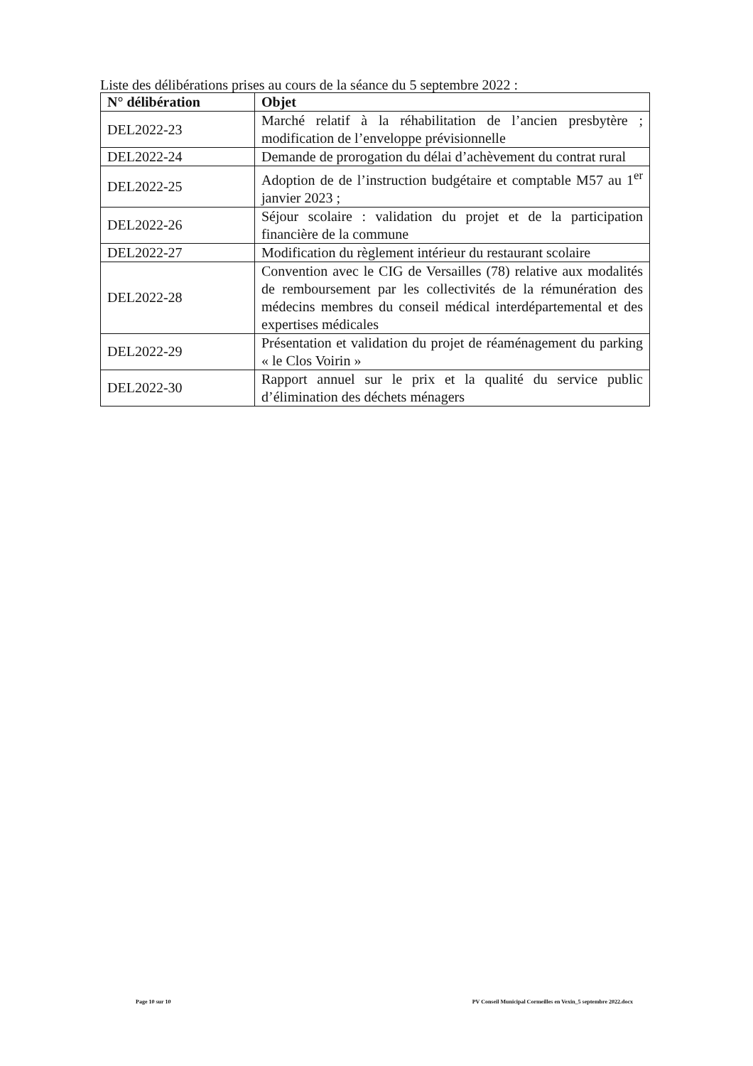Liste des délibérations prises au cours de la séance du 5 septembre 2022 :
| N° délibération | Objet |
| --- | --- |
| DEL2022-23 | Marché relatif à la réhabilitation de l’ancien presbytère ; modification de l’enveloppe prévisionnelle |
| DEL2022-24 | Demande de prorogation du délai d’achèvement du contrat rural |
| DEL2022-25 | Adoption de de l’instruction budgétaire et comptable M57 au 1<sup>er</sup> janvier 2023 ; |
| DEL2022-26 | Séjour scolaire : validation du projet et de la participation financière de la commune |
| DEL2022-27 | Modification du règlement intérieur du restaurant scolaire |
| DEL2022-28 | Convention avec le CIG de Versailles (78) relative aux modalités de remboursement par les collectivités de la rémunération des médecins membres du conseil médical interdépartemental et des expertises médicales |
| DEL2022-29 | Présentation et validation du projet de réaménagement du parking « le Clos Voirin » |
| DEL2022-30 | Rapport annuel sur le prix et la qualité du service public d’élimination des déchets ménagers |
Page 10 sur 10 PV Conseil Municipal Cormeilles en Vexin_5 septembre 2022.docx